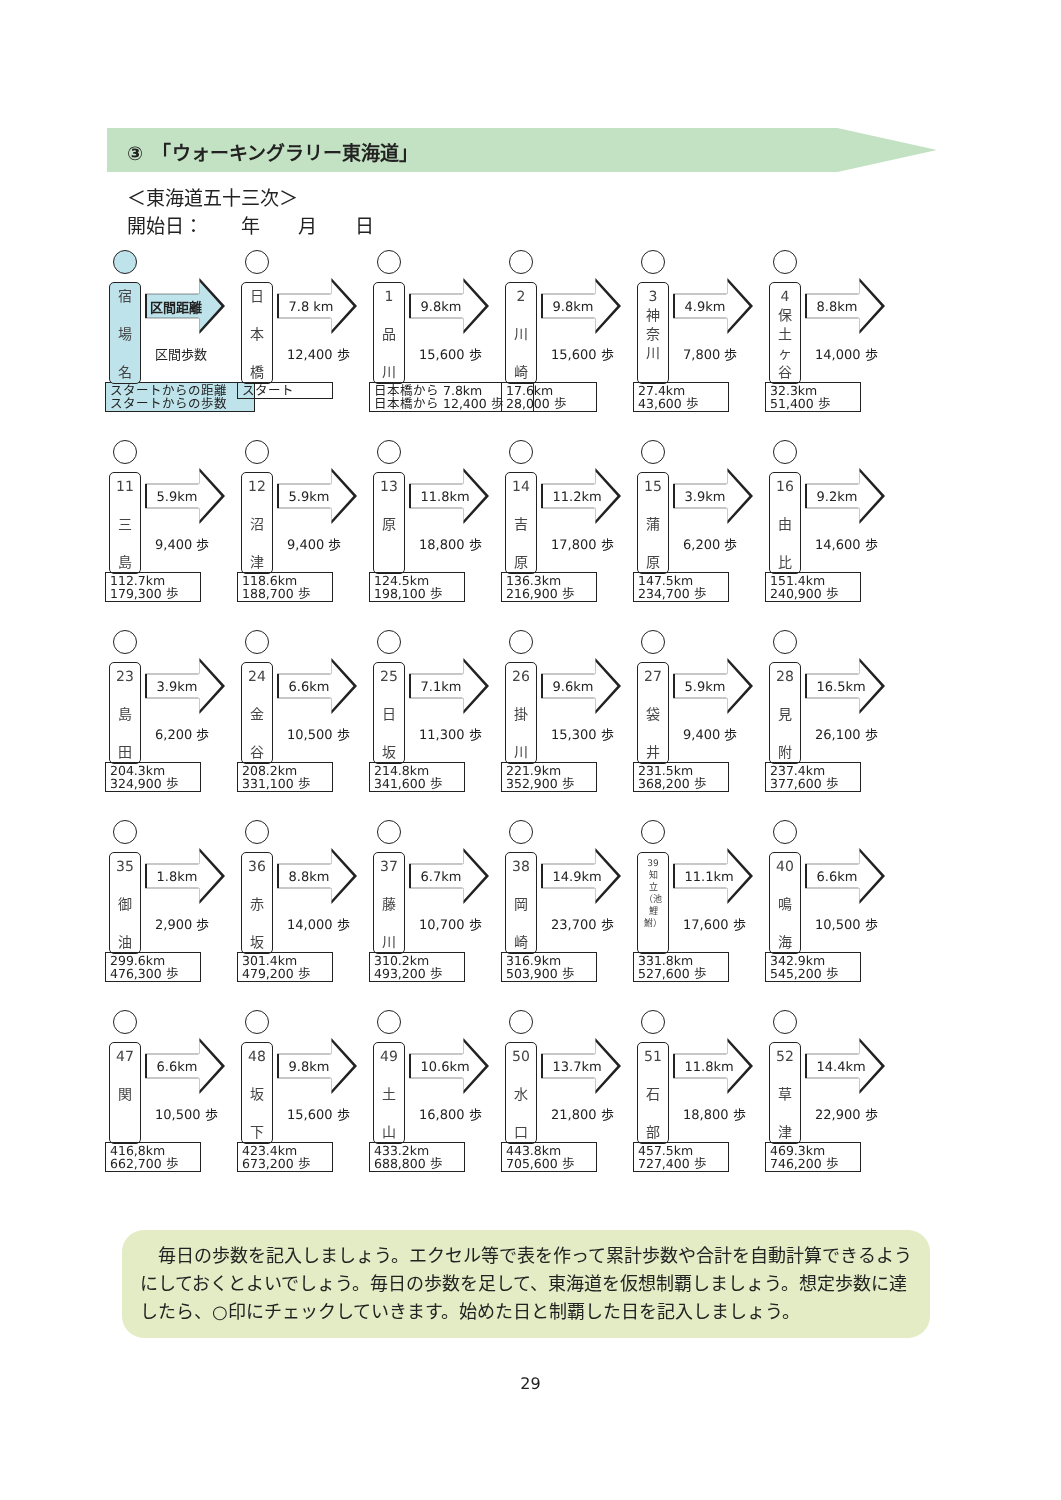③　「ウォーキングラリー東海道」
＜東海道五十三次＞
開始日：　　年　　月　　日
宿
場
名
区間距離
区間歩数
スタートからの距離
スタートからの歩数
日
本
橋
7.8 km
12,400 歩
スタート
1
品
川
9.8km
15,600 歩
日本橋から 7.8km
日本橋から 12,400 歩
2
川
崎
9.8km
15,600 歩
17.6km
28,000 歩
3
神
奈
川
4.9km
7,800 歩
27.4km
43,600 歩
4
保
土
ヶ
谷
8.8km
14,000 歩
32.3km
51,400 歩
11
三
島
5.9km
9,400 歩
112.7km
179,300 歩
12
沼
津
5.9km
9,400 歩
118.6km
188,700 歩
13
原
11.8km
18,800 歩
124.5km
198,100 歩
14
吉
原
11.2km
17,800 歩
136.3km
216,900 歩
15
蒲
原
3.9km
6,200 歩
147.5km
234,700 歩
16
由
比
9.2km
14,600 歩
151.4km
240,900 歩
23
島
田
3.9km
6,200 歩
204.3km
324,900 歩
24
金
谷
6.6km
10,500 歩
208.2km
331,100 歩
25
日
坂
7.1km
11,300 歩
214.8km
341,600 歩
26
掛
川
9.6km
15,300 歩
221.9km
352,900 歩
27
袋
井
5.9km
9,400 歩
231.5km
368,200 歩
28
見
附
16.5km
26,100 歩
237.4km
377,600 歩
35
御
油
1.8km
2,900 歩
299.6km
476,300 歩
36
赤
坂
8.8km
14,000 歩
301.4km
479,200 歩
37
藤
川
6.7km
10,700 歩
310.2km
493,200 歩
38
岡
崎
14.9km
23,700 歩
316.9km
503,900 歩
39
知
立
（池
鯉
鮒）
11.1km
17,600 歩
331.8km
527,600 歩
40
鳴
海
6.6km
10,500 歩
342.9km
545,200 歩
47
関
6.6km
10,500 歩
416,8km
662,700 歩
48
坂
下
9.8km
15,600 歩
423.4km
673,200 歩
49
土
山
10.6km
16,800 歩
433.2km
688,800 歩
50
水
口
13.7km
21,800 歩
443.8km
705,600 歩
51
石
部
11.8km
18,800 歩
457.5km
727,400 歩
52
草
津
14.4km
22,900 歩
469.3km
746,200 歩
　毎日の歩数を記入しましょう。エクセル等で表を作って累計歩数や合計を自動計算できるようにしておくとよいでしょう。毎日の歩数を足して、東海道を仮想制覇しましょう。想定歩数に達したら、○印にチェックしていきます。始めた日と制覇した日を記入しましょう。
29